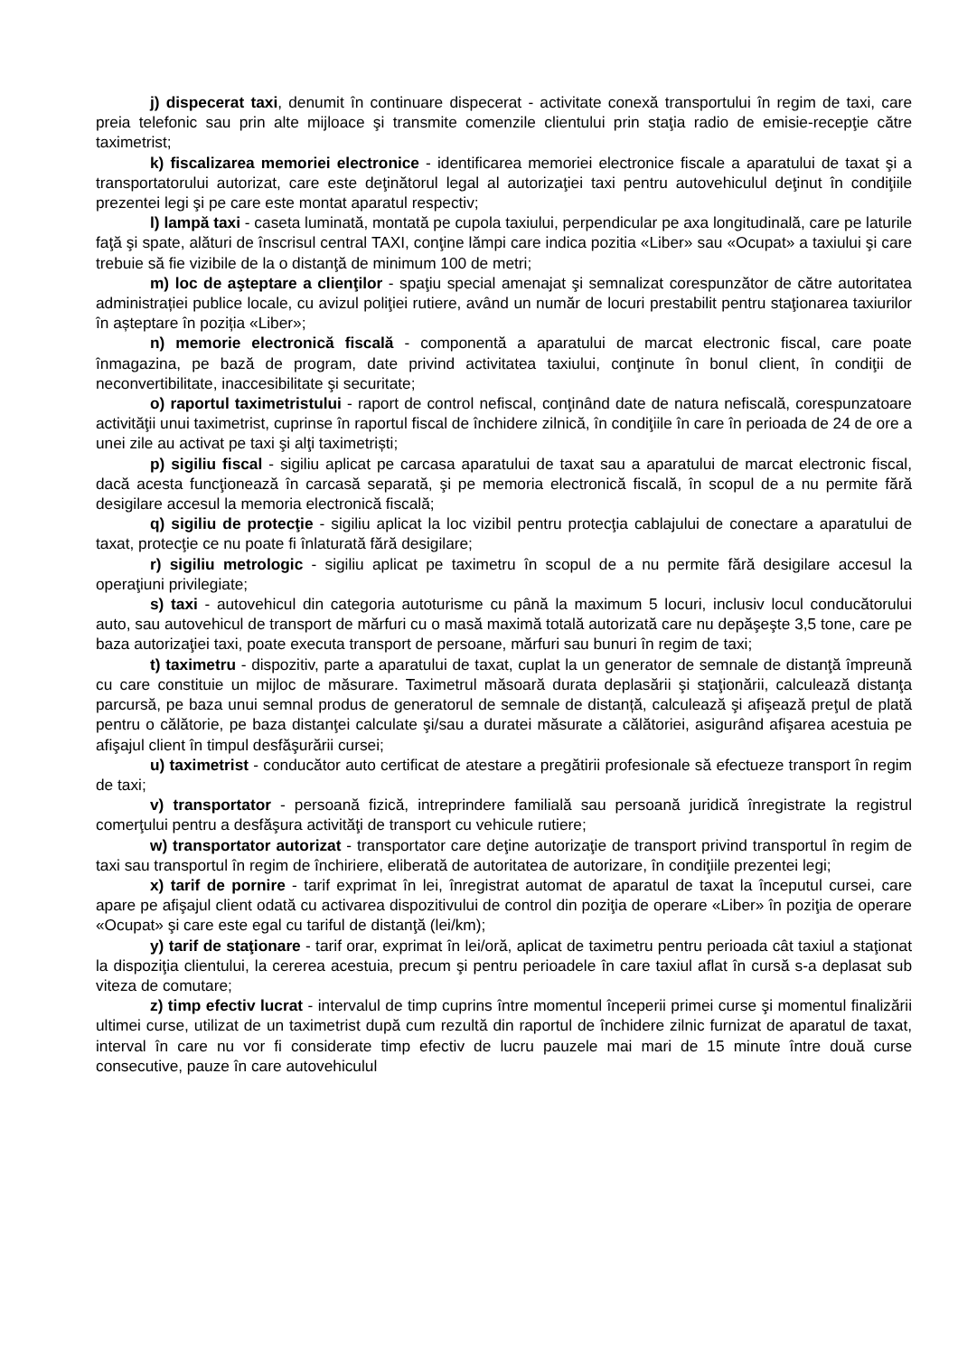j) dispecerat taxi, denumit în continuare dispecerat - activitate conexă transportului în regim de taxi, care preia telefonic sau prin alte mijloace şi transmite comenzile clientului prin staţia radio de emisie-recepţie către taximetrist;
k) fiscalizarea memoriei electronice - identificarea memoriei electronice fiscale a aparatului de taxat şi a transportatorului autorizat, care este deţinătorul legal al autorizaţiei taxi pentru autovehiculul deţinut în condiţiile prezentei legi şi pe care este montat aparatul respectiv;
l) lampă taxi - caseta luminată, montată pe cupola taxiului, perpendicular pe axa longitudinală, care pe laturile faţă şi spate, alături de înscrisul central TAXI, conţine lămpi care indica pozitia «Liber» sau «Ocupat» a taxiului şi care trebuie să fie vizibile de la o distanţă de minimum 100 de metri;
m) loc de aşteptare a clienţilor - spaţiu special amenajat şi semnalizat corespunzător de către autoritatea administrației publice locale, cu avizul poliţiei rutiere, având un număr de locuri prestabilit pentru staţionarea taxiurilor în așteptare în poziția «Liber»;
n) memorie electronică fiscală - componentă a aparatului de marcat electronic fiscal, care poate înmagazina, pe bază de program, date privind activitatea taxiului, conţinute în bonul client, în condiţii de neconvertibilitate, inaccesibilitate şi securitate;
o) raportul taximetristului - raport de control nefiscal, conţinând date de natura nefiscală, corespunzatoare activităţii unui taximetrist, cuprinse în raportul fiscal de închidere zilnică, în condiţiile în care în perioada de 24 de ore a unei zile au activat pe taxi şi alţi taximetriști;
p) sigiliu fiscal - sigiliu aplicat pe carcasa aparatului de taxat sau a aparatului de marcat electronic fiscal, dacă acesta funcţionează în carcasă separată, şi pe memoria electronică fiscală, în scopul de a nu permite fără desigilare accesul la memoria electronică fiscală;
q) sigiliu de protecţie - sigiliu aplicat la loc vizibil pentru protecţia cablajului de conectare a aparatului de taxat, protecţie ce nu poate fi înlaturată fără desigilare;
r) sigiliu metrologic - sigiliu aplicat pe taximetru în scopul de a nu permite fără desigilare accesul la operaţiuni privilegiate;
s) taxi - autovehicul din categoria autoturisme cu până la maximum 5 locuri, inclusiv locul conducătorului auto, sau autovehicul de transport de mărfuri cu o masă maximă totală autorizată care nu depăşeşte 3,5 tone, care pe baza autorizaţiei taxi, poate executa transport de persoane, mărfuri sau bunuri în regim de taxi;
t) taximetru - dispozitiv, parte a aparatului de taxat, cuplat la un generator de semnale de distanţă împreună cu care constituie un mijloc de măsurare. Taximetrul măsoară durata deplasării şi staţionării, calculează distanţa parcursă, pe baza unui semnal produs de generatorul de semnale de distanță, calculează şi afişează preţul de plată pentru o călătorie, pe baza distanţei calculate şi/sau a duratei măsurate a călătoriei, asigurând afişarea acestuia pe afişajul client în timpul desfăşurării cursei;
u) taximetrist - conducător auto certificat de atestare a pregătirii profesionale să efectueze transport în regim de taxi;
v) transportator - persoană fizică, intreprindere familială sau persoană juridică înregistrate la registrul comerţului pentru a desfăşura activităţi de transport cu vehicule rutiere;
w) transportator autorizat - transportator care deţine autorizaţie de transport privind transportul în regim de taxi sau transportul în regim de închiriere, eliberată de autoritatea de autorizare, în condiţiile prezentei legi;
x) tarif de pornire - tarif exprimat în lei, înregistrat automat de aparatul de taxat la începutul cursei, care apare pe afişajul client odată cu activarea dispozitivului de control din poziţia de operare «Liber» în poziţia de operare «Ocupat» şi care este egal cu tariful de distanţă (lei/km);
y) tarif de staţionare - tarif orar, exprimat în lei/oră, aplicat de taximetru pentru perioada cât taxiul a staţionat la dispoziţia clientului, la cererea acestuia, precum şi pentru perioadele în care taxiul aflat în cursă s-a deplasat sub viteza de comutare;
z) timp efectiv lucrat - intervalul de timp cuprins între momentul începerii primei curse şi momentul finalizării ultimei curse, utilizat de un taximetrist după cum rezultă din raportul de închidere zilnic furnizat de aparatul de taxat, interval în care nu vor fi considerate timp efectiv de lucru pauzele mai mari de 15 minute între două curse consecutive, pauze în care autovehiculul